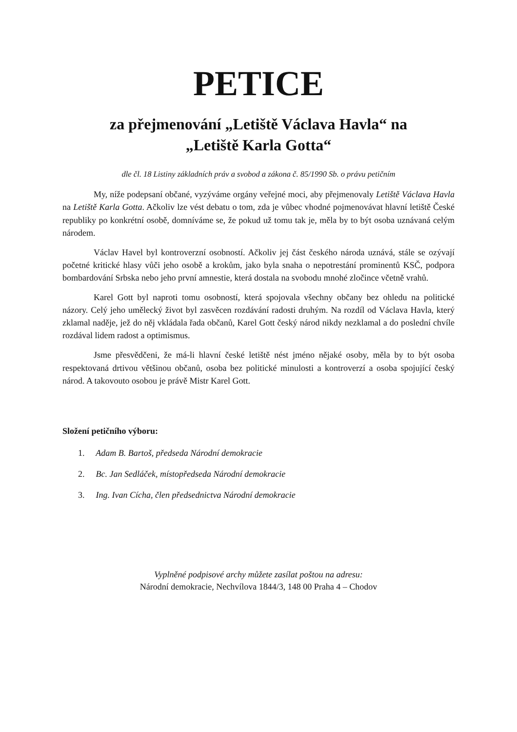PETICE
za přejmenování „Letiště Václava Havla“ na
„Letiště Karla Gotta“
dle čl. 18 Listiny základních práv a svobod a zákona č. 85/1990 Sb. o právu petičním
My, níže podepsaní občané, vyzýváme orgány veřejné moci, aby přejmenovaly Letiště Václava Havla na Letiště Karla Gotta. Ačkoliv lze vést debatu o tom, zda je vůbec vhodné pojmenovávat hlavní letiště České republiky po konkrétní osobě, domníváme se, že pokud už tomu tak je, měla by to být osoba uznávaná celým národem.
Václav Havel byl kontroverzní osobností. Ačkoliv jej část českého národa uznává, stále se ozývají početné kritické hlasy vůči jeho osobě a krokům, jako byla snaha o nepotrestání prominentů KSČ, podpora bombardování Srbska nebo jeho první amnestie, která dostala na svobodu mnohé zločince včetně vrahů.
Karel Gott byl naproti tomu osobností, která spojovala všechny občany bez ohledu na politické názory. Celý jeho umělecký život byl zasvěcen rozdávání radosti druhým. Na rozdíl od Václava Havla, který zklamal naděje, jež do něj vkládala řada občanů, Karel Gott český národ nikdy nezklamal a do poslední chvíle rozdával lidem radost a optimismus.
Jsme přesvědčeni, že má-li hlavní české letiště nést jméno nějaké osoby, měla by to být osoba respektovaná drtivou většinou občanů, osoba bez politické minulosti a kontroverzí a osoba spojující český národ. A takovouto osobou je právě Mistr Karel Gott.
Složení petičního výboru:
1. Adam B. Bartoš, předseda Národní demokracie
2. Bc. Jan Sedláček, místopředseda Národní demokracie
3. Ing. Ivan Cícha, člen předsednictva Národní demokracie
Vyplněné podpisové archy můžete zasílat poštou na adresu:
Národní demokracie, Nechvílova 1844/3, 148 00 Praha 4 – Chodov